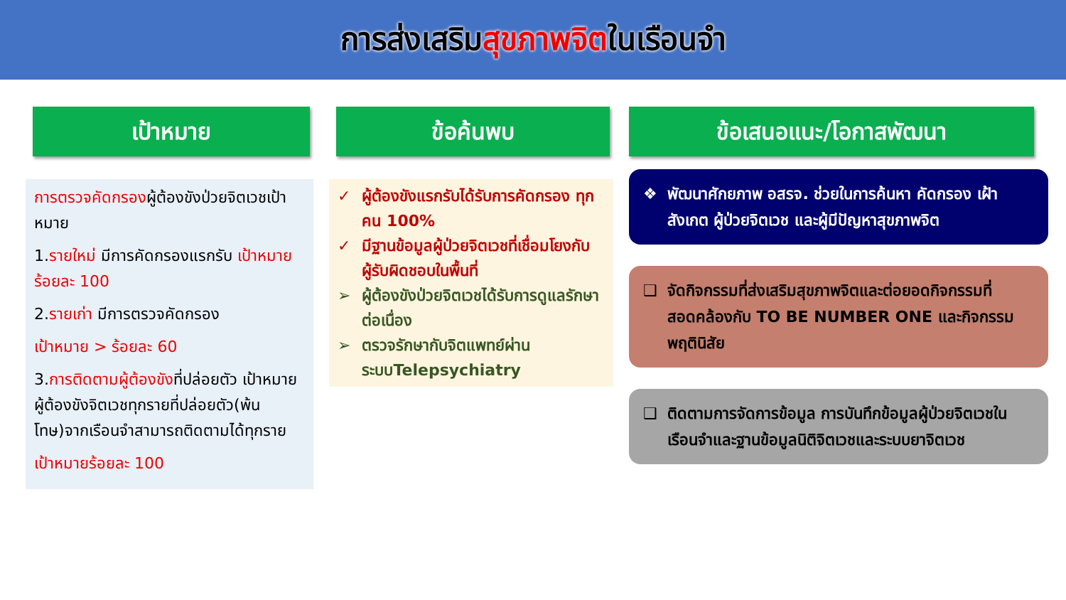การส่งเสริมสุขภาพจิตในเรือนจำ
เป้าหมาย
การตรวจคัดกรองผู้ต้องขังป่วยจิตเวชเป้าหมาย
1.รายใหม่ มีการคัดกรองแรกรับ เป้าหมาย ร้อยละ 100
2.รายเก่า มีการตรวจคัดกรอง
เป้าหมาย > ร้อยละ 60
3.การติดตามผู้ต้องขังที่ปล่อยตัว เป้าหมาย ผู้ต้องขังจิตเวชทุกรายที่ปล่อยตัว(พ้นโทษ)จากเรือนจำสามารถติดตามได้ทุกราย
เป้าหมายร้อยละ 100
ข้อค้นพบ
✓ ผู้ต้องขังแรกรับได้รับการคัดกรอง ทุกคน 100%
✓ มีฐานข้อมูลผู้ป่วยจิตเวชที่เชื่อมโยงกับผู้รับผิดชอบในพื้นที่
➢ ผู้ต้องขังป่วยจิตเวชได้รับการดูแลรักษาต่อเนื่อง
➢ ตรวจรักษากับจิตแพทย์ผ่านระบบTelepsychiatry
ข้อเสนอแนะ/โอกาสพัฒนา
❖ พัฒนาศักยภาพ อสรจ. ช่วยในการค้นหา คัดกรอง เฝ้าสังเกต ผู้ป่วยจิตเวช และผู้มีปัญหาสุขภาพจิต
❑ จัดกิจกรรมที่ส่งเสริมสุขภาพจิตและต่อยอดกิจกรรมที่สอดคล้องกับ TO BE NUMBER ONE และกิจกรรมพฤตินิสัย
❑ ติดตามการจัดการข้อมูล การบันทึกข้อมูลผู้ป่วยจิตเวชในเรือนจำและฐานข้อมูลนิติจิตเวชและระบบยาจิตเวช